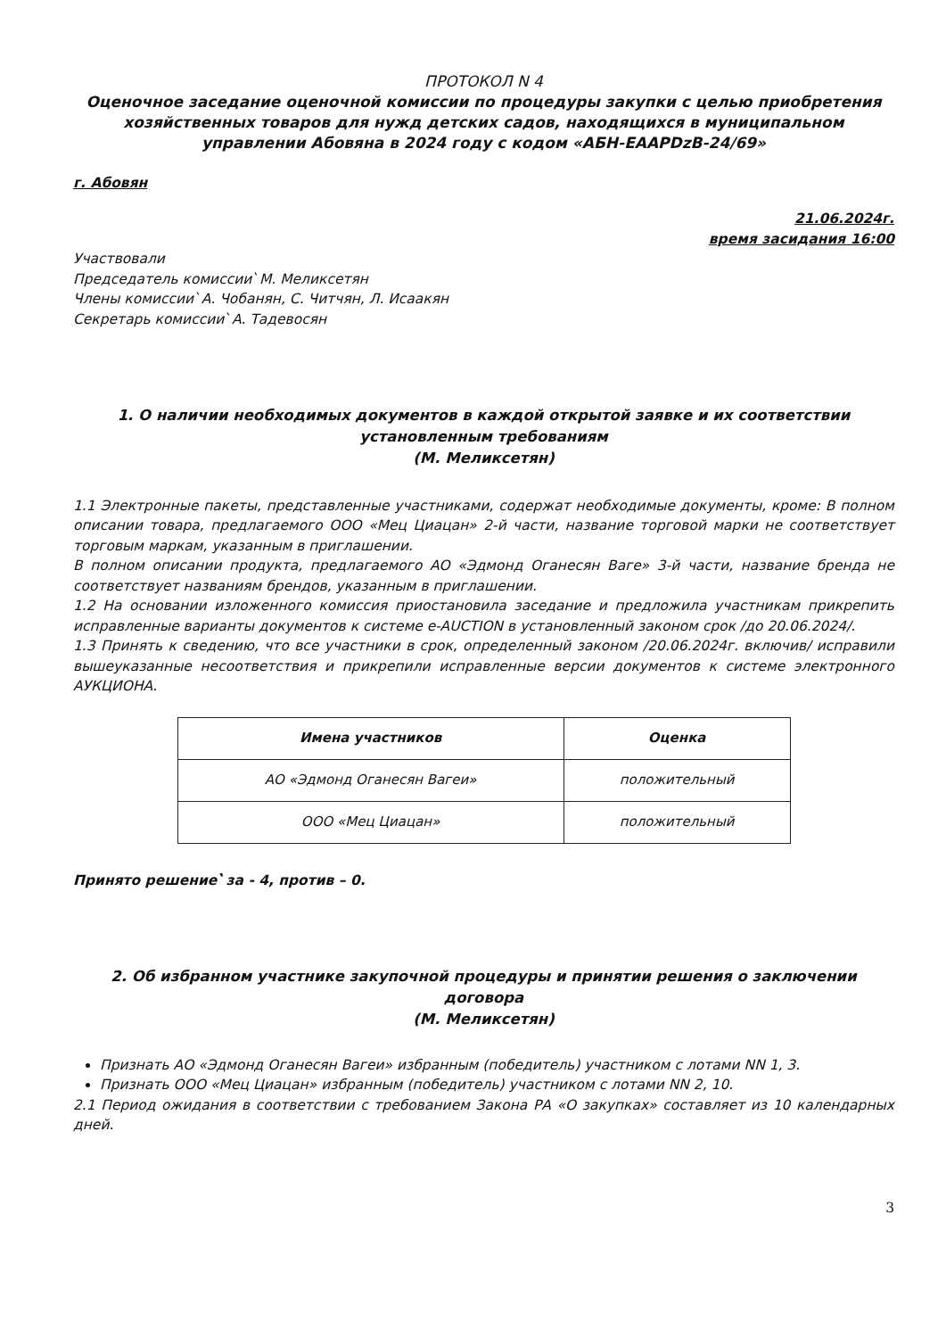ПРОТОКОЛ N 4
Оценочное заседание оценочной комиссии по процедуры закупки с целью приобретения хозяйственных товаров для нужд детских садов, находящихся в муниципальном управлении Абовяна в 2024 году с кодом «АБН-EAAPDzB-24/69»
г. Абовян
21.06.2024г.
время засидания 16:00
Участвовали
Председатель комиссии՝ М. Меликсетян
Члены комиссии՝ А. Чобанян, С. Читчян, Л. Исаакян
Секретарь комиссии՝ А. Тадевосян
1. О наличии необходимых документов в каждой открытой заявке и их соответствии установленным требованиям
(М. Меликсетян)
1.1 Электронные пакеты, представленные участниками, содержат необходимые документы, кроме: В полном описании товара, предлагаемого ООО «Мец Циацан» 2-й части, название торговой марки не соответствует торговым маркам, указанным в приглашении.
В полном описании продукта, предлагаемого АО «Эдмонд Оганесян Ваге» 3-й части, название бренда не соответствует названиям брендов, указанным в приглашении.
1.2 На основании изложенного комиссия приостановила заседание и предложила участникам прикрепить исправленные варианты документов к системе e-AUCTION в установленный законом срок /до 20.06.2024/.
1.3 Принять к сведению, что все участники в срок, определенный законом /20.06.2024г. включив/ исправили вышеуказанные несоответствия и прикрепили исправленные версии документов к системе электронного АУКЦИОНА.
| Имена участников | Оценка |
| --- | --- |
| АО «Эдмонд Оганесян Вагеи» | положительный |
| ООО «Мец Циацан» | положительный |
Принято решение՝ за - 4, против – 0.
2. Об избранном участнике закупочной процедуры и принятии решения о заключении договора
(М. Меликсетян)
Признать АО «Эдмонд Оганесян Вагеи» избранным (победитель) участником с лотами NN 1, 3.
Признать ООО «Мец Циацан» избранным (победитель) участником с лотами NN 2, 10.
2.1 Период ожидания в соответствии с требованием Закона РА «О закупках» составляет из 10 календарных дней.
3